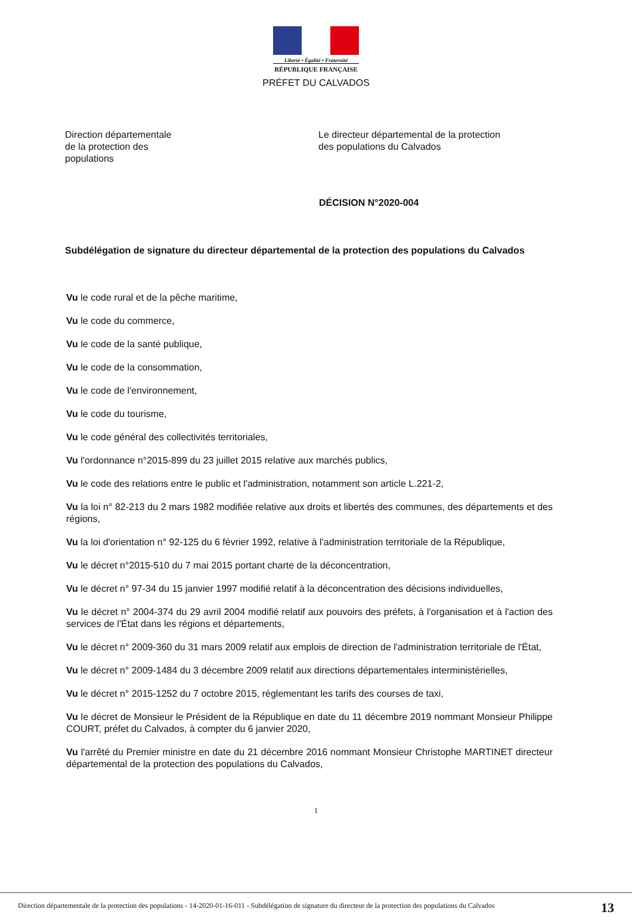Liberté • Égalité • Fraternité
RÉPUBLIQUE FRANÇAISE
PRÉFET DU CALVADOS
Direction départementale
de la protection des
populations
Le directeur départemental de la protection
des populations du Calvados
DÉCISION N°2020-004
Subdélégation de signature du directeur départemental de la protection des populations du Calvados
Vu le code rural et de la pêche maritime,
Vu le code du commerce,
Vu le code de la santé publique,
Vu le code de la consommation,
Vu le code de l'environnement,
Vu le code du tourisme,
Vu le code général des collectivités territoriales,
Vu l'ordonnance n°2015-899 du 23 juillet 2015 relative aux marchés publics,
Vu le code des relations entre le public et l'administration, notamment son article L.221-2,
Vu la loi n° 82-213 du 2 mars 1982 modifiée relative aux droits et libertés des communes, des départements et des régions,
Vu la loi d'orientation n° 92-125 du 6 février 1992, relative à l'administration territoriale de la République,
Vu le décret n°2015-510 du 7 mai 2015 portant charte de la déconcentration,
Vu le décret n° 97-34 du 15 janvier 1997 modifié relatif à la déconcentration des décisions individuelles,
Vu le décret n° 2004-374 du 29 avril 2004 modifié relatif aux pouvoirs des préfets, à l'organisation et à l'action des services de l'État dans les régions et départements,
Vu le décret n° 2009-360 du 31 mars 2009 relatif aux emplois de direction de l'administration territoriale de l'État,
Vu le décret n° 2009-1484 du 3 décembre 2009 relatif aux directions départementales interministérielles,
Vu le décret n° 2015-1252 du 7 octobre 2015, réglementant les tarifs des courses de taxi,
Vu le décret de Monsieur le Président de la République en date du 11 décembre 2019 nommant Monsieur Philippe COURT, préfet du Calvados, à compter du 6 janvier 2020,
Vu l'arrêté du Premier ministre en date du 21 décembre 2016 nommant Monsieur Christophe MARTINET directeur départemental de la protection des populations du Calvados,
1
Direction départementale de la protection des populations - 14-2020-01-16-011 - Subdélégation de signature du directeur de la protection des populations du Calvados
13